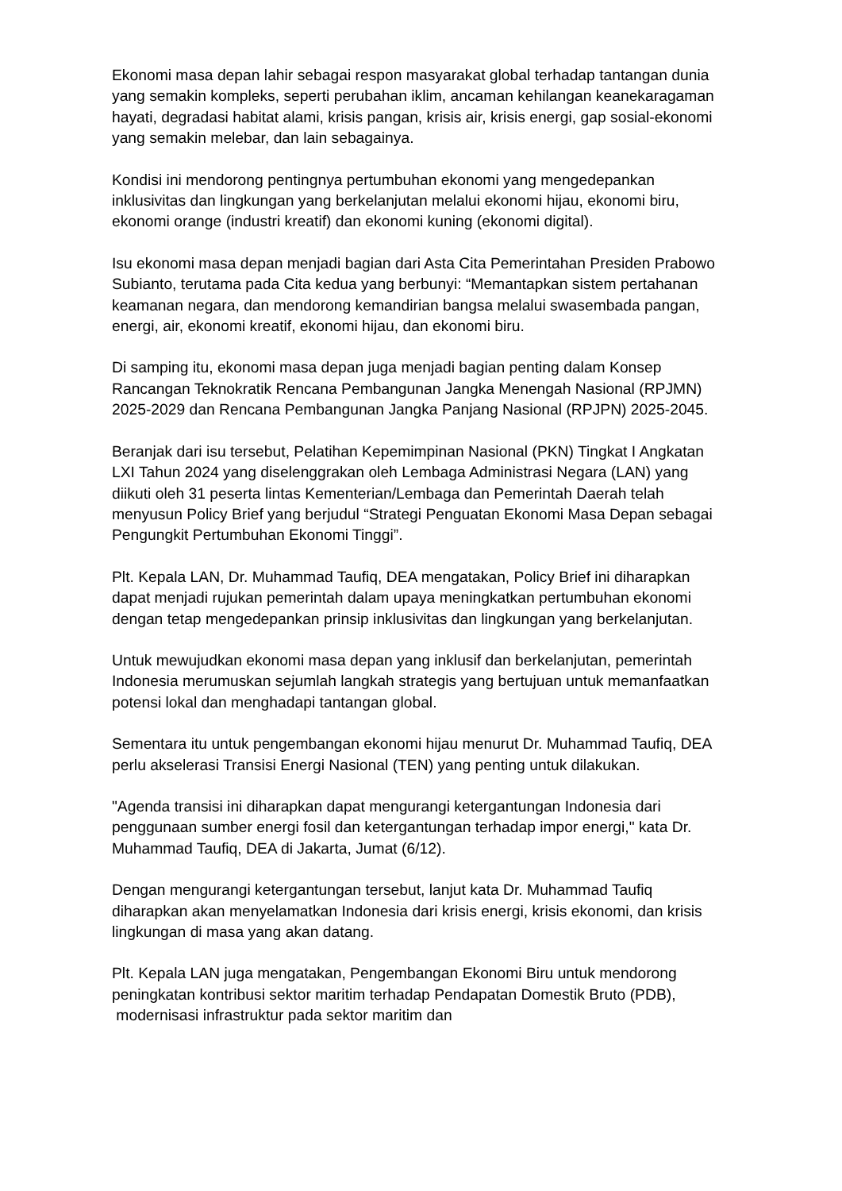Ekonomi masa depan lahir sebagai respon masyarakat global terhadap tantangan dunia yang semakin kompleks, seperti perubahan iklim, ancaman kehilangan keanekaragaman hayati, degradasi habitat alami, krisis pangan, krisis air, krisis energi, gap sosial-ekonomi yang semakin melebar, dan lain sebagainya.
Kondisi ini mendorong pentingnya pertumbuhan ekonomi yang mengedepankan inklusivitas dan lingkungan yang berkelanjutan melalui ekonomi hijau, ekonomi biru, ekonomi orange (industri kreatif) dan ekonomi kuning (ekonomi digital).
Isu ekonomi masa depan menjadi bagian dari Asta Cita Pemerintahan Presiden Prabowo Subianto, terutama pada Cita kedua yang berbunyi: “Memantapkan sistem pertahanan keamanan negara, dan mendorong kemandirian bangsa melalui swasembada pangan, energi, air, ekonomi kreatif, ekonomi hijau, dan ekonomi biru.
Di samping itu, ekonomi masa depan juga menjadi bagian penting dalam Konsep Rancangan Teknokratik Rencana Pembangunan Jangka Menengah Nasional (RPJMN) 2025-2029 dan Rencana Pembangunan Jangka Panjang Nasional (RPJPN) 2025-2045.
Beranjak dari isu tersebut, Pelatihan Kepemimpinan Nasional (PKN) Tingkat I Angkatan LXI Tahun 2024 yang diselenggrakan oleh Lembaga Administrasi Negara (LAN) yang diikuti oleh 31 peserta lintas Kementerian/Lembaga dan Pemerintah Daerah telah menyusun Policy Brief yang berjudul “Strategi Penguatan Ekonomi Masa Depan sebagai Pengungkit Pertumbuhan Ekonomi Tinggi”.
Plt. Kepala LAN, Dr. Muhammad Taufiq, DEA mengatakan, Policy Brief ini diharapkan dapat menjadi rujukan pemerintah dalam upaya meningkatkan pertumbuhan ekonomi dengan tetap mengedepankan prinsip inklusivitas dan lingkungan yang berkelanjutan.
Untuk mewujudkan ekonomi masa depan yang inklusif dan berkelanjutan, pemerintah Indonesia merumuskan sejumlah langkah strategis yang bertujuan untuk memanfaatkan potensi lokal dan menghadapi tantangan global.
Sementara itu untuk pengembangan ekonomi hijau menurut Dr. Muhammad Taufiq, DEA perlu akselerasi Transisi Energi Nasional (TEN) yang penting untuk dilakukan.
"Agenda transisi ini diharapkan dapat mengurangi ketergantungan Indonesia dari penggunaan sumber energi fosil dan ketergantungan terhadap impor energi," kata Dr. Muhammad Taufiq, DEA di Jakarta, Jumat (6/12).
Dengan mengurangi ketergantungan tersebut, lanjut kata Dr. Muhammad Taufiq diharapkan akan menyelamatkan Indonesia dari krisis energi, krisis ekonomi, dan krisis lingkungan di masa yang akan datang.
Plt. Kepala LAN juga mengatakan, Pengembangan Ekonomi Biru untuk mendorong peningkatan kontribusi sektor maritim terhadap Pendapatan Domestik Bruto (PDB), modernisasi infrastruktur pada sektor maritim dan